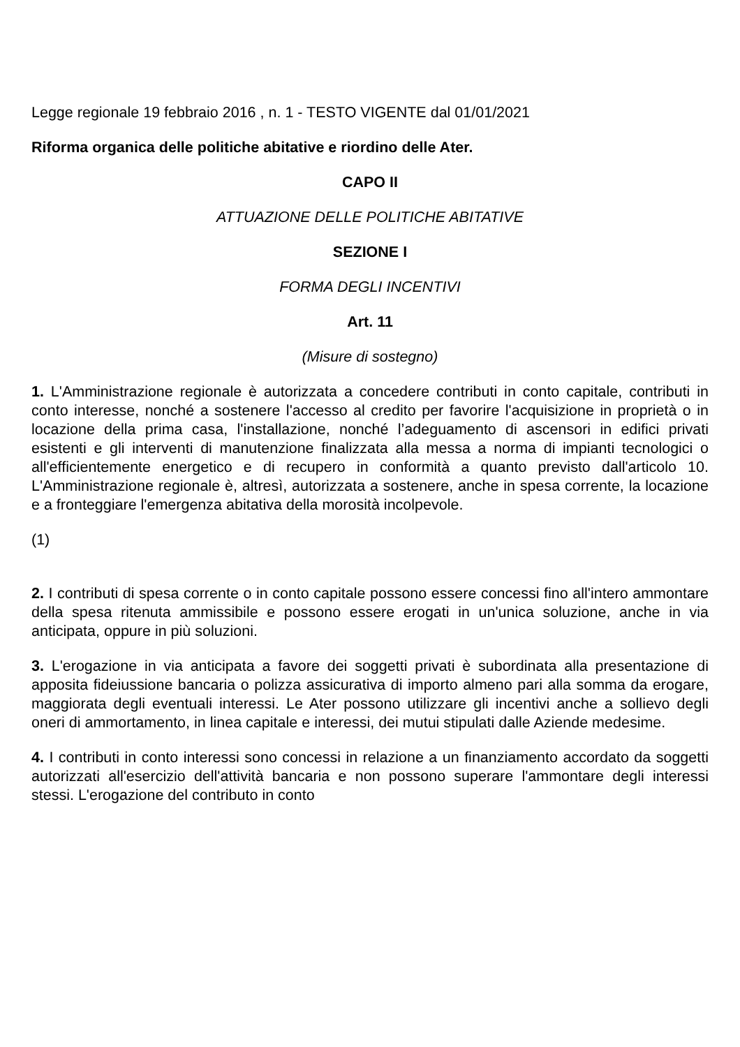Legge regionale 19 febbraio 2016 , n. 1 - TESTO VIGENTE dal 01/01/2021
Riforma organica delle politiche abitative e riordino delle Ater.
CAPO II
ATTUAZIONE DELLE POLITICHE ABITATIVE
SEZIONE I
FORMA DEGLI INCENTIVI
Art. 11
(Misure di sostegno)
1. L'Amministrazione regionale è autorizzata a concedere contributi in conto capitale, contributi in conto interesse, nonché a sostenere l'accesso al credito per favorire l'acquisizione in proprietà o in locazione della prima casa, l'installazione, nonché l’adeguamento di ascensori in edifici privati esistenti e gli interventi di manutenzione finalizzata alla messa a norma di impianti tecnologici o all'efficientemente energetico e di recupero in conformità a quanto previsto dall'articolo 10. L'Amministrazione regionale è, altresì, autorizzata a sostenere, anche in spesa corrente, la locazione e a fronteggiare l'emergenza abitativa della morosità incolpevole.
(1)
2. I contributi di spesa corrente o in conto capitale possono essere concessi fino all'intero ammontare della spesa ritenuta ammissibile e possono essere erogati in un'unica soluzione, anche in via anticipata, oppure in più soluzioni.
3. L'erogazione in via anticipata a favore dei soggetti privati è subordinata alla presentazione di apposita fideiussione bancaria o polizza assicurativa di importo almeno pari alla somma da erogare, maggiorata degli eventuali interessi. Le Ater possono utilizzare gli incentivi anche a sollievo degli oneri di ammortamento, in linea capitale e interessi, dei mutui stipulati dalle Aziende medesime.
4. I contributi in conto interessi sono concessi in relazione a un finanziamento accordato da soggetti autorizzati all'esercizio dell'attività bancaria e non possono superare l'ammontare degli interessi stessi. L'erogazione del contributo in conto